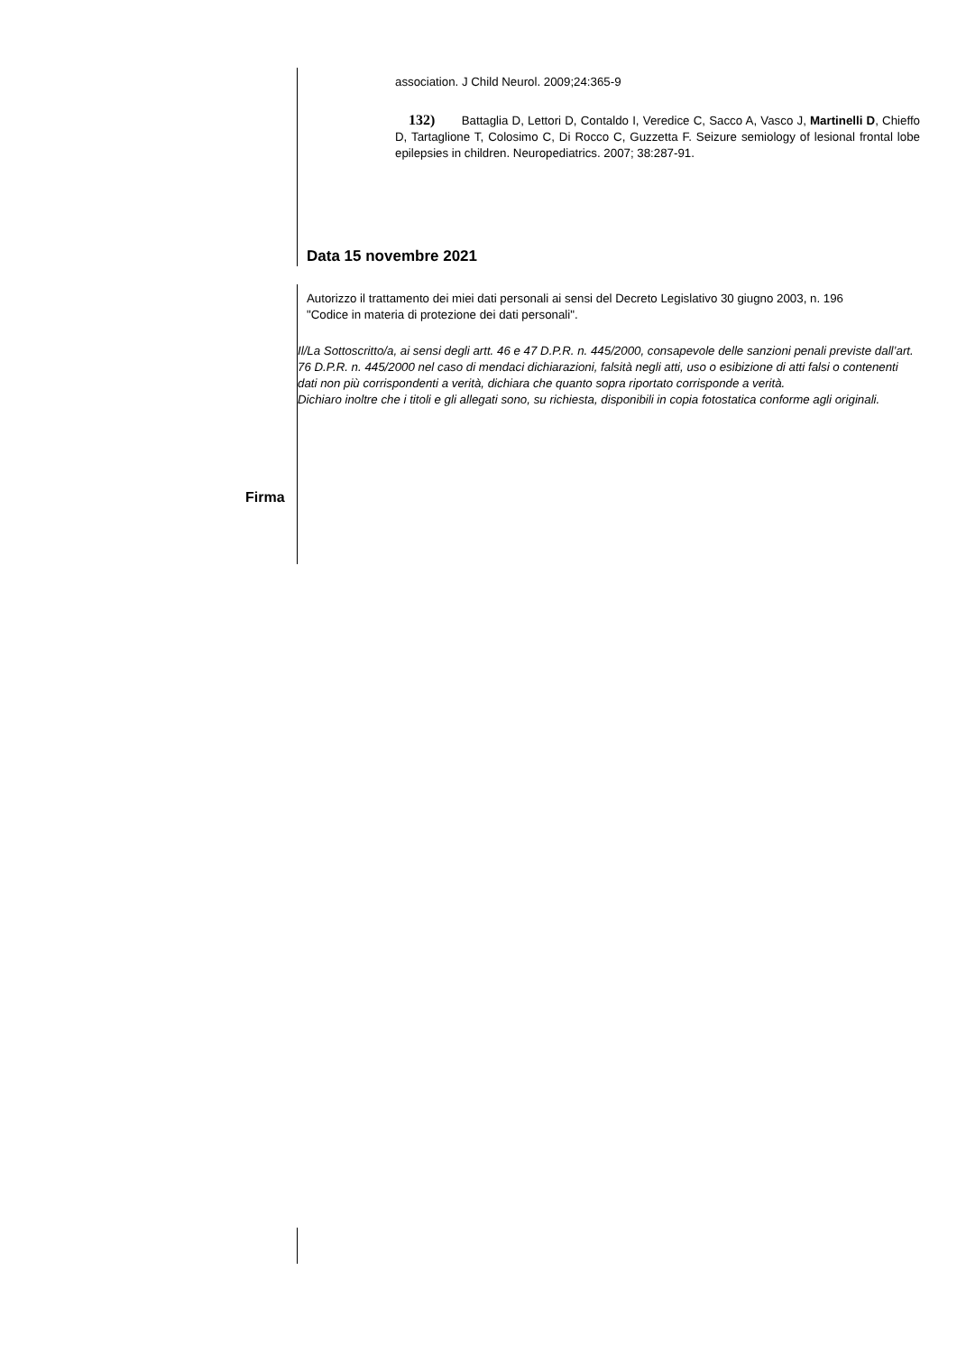association. J Child Neurol. 2009;24:365-9
132) Battaglia D, Lettori D, Contaldo I, Veredice C, Sacco A, Vasco J, Martinelli D, Chieffo D, Tartaglione T, Colosimo C, Di Rocco C, Guzzetta F. Seizure semiology of lesional frontal lobe epilepsies in children. Neuropediatrics. 2007; 38:287-91.
Data 15 novembre 2021
Autorizzo il trattamento dei miei dati personali ai sensi del Decreto Legislativo 30 giugno 2003, n. 196
"Codice in materia di protezione dei dati personali".
Il/La Sottoscritto/a, ai sensi degli artt. 46 e 47 D.P.R. n. 445/2000, consapevole delle sanzioni penali previste dall’art. 76 D.P.R. n. 445/2000 nel caso di mendaci dichiarazioni, falsità negli atti, uso o esibizione di atti falsi o contenenti dati non più corrispondenti a verità, dichiara che quanto sopra riportato corrisponde a verità.
Dichiaro inoltre che i titoli e gli allegati sono, su richiesta, disponibili in copia fotostatica conforme agli originali.
Firma